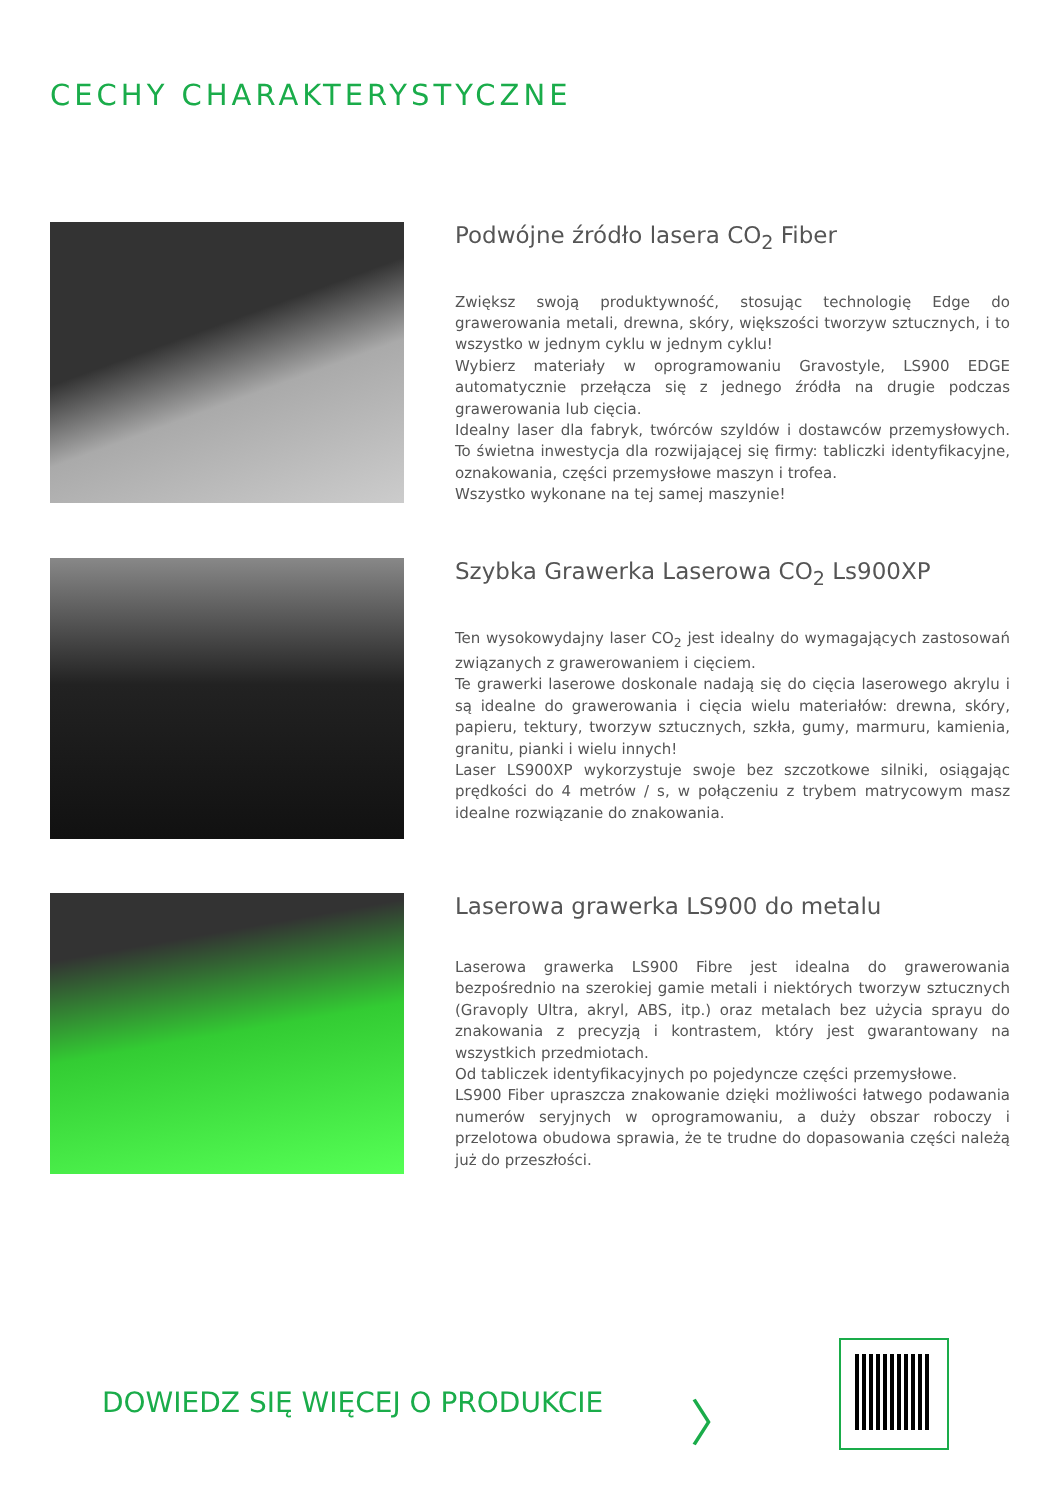CECHY CHARAKTERYSTYCZNE
Podwójne źródło lasera CO<sub>2</sub> Fiber
Zwiększ swoją produktywność, stosując technologię Edge do grawerowania metali, drewna, skóry, większości tworzyw sztucznych, i to wszystko w jednym cyklu w jednym cyklu!
Wybierz materiały w oprogramowaniu Gravostyle, LS900 EDGE automatycznie przełącza się z jednego źródła na drugie podczas grawerowania lub cięcia.
Idealny laser dla fabryk, twórców szyldów i dostawców przemysłowych. To świetna inwestycja dla rozwijającej się firmy: tabliczki identyfikacyjne, oznakowania, części przemysłowe maszyn i trofea.
Wszystko wykonane na tej samej maszynie!
Szybka Grawerka Laserowa CO<sub>2</sub> Ls900XP
Ten wysokowydajny laser CO<sub>2</sub> jest idealny do wymagających zastosowań związanych z grawerowaniem i cięciem.
Te grawerki laserowe doskonale nadają się do cięcia laserowego akrylu i są idealne do grawerowania i cięcia wielu materiałów: drewna, skóry, papieru, tektury, tworzyw sztucznych, szkła, gumy, marmuru, kamienia, granitu, pianki i wielu innych!
Laser LS900XP wykorzystuje swoje bez szczotkowe silniki, osiągając prędkości do 4 metrów / s, w połączeniu z trybem matrycowym masz idealne rozwiązanie do znakowania.
Laserowa grawerka LS900 do metalu
Laserowa grawerka LS900 Fibre jest idealna do grawerowania bezpośrednio na szerokiej gamie metali i niektórych tworzyw sztucznych (Gravoply Ultra, akryl, ABS, itp.) oraz metalach bez użycia sprayu do znakowania z precyzją i kontrastem, który jest gwarantowany na wszystkich przedmiotach.
Od tabliczek identyfikacyjnych po pojedyncze części przemysłowe.
LS900 Fiber upraszcza znakowanie dzięki możliwości łatwego podawania numerów seryjnych w oprogramowaniu, a duży obszar roboczy i przelotowa obudowa sprawia, że te trudne do dopasowania części należą już do przeszłości.
DOWIEDZ SIĘ WIĘCEJ O PRODUKCIE 〉